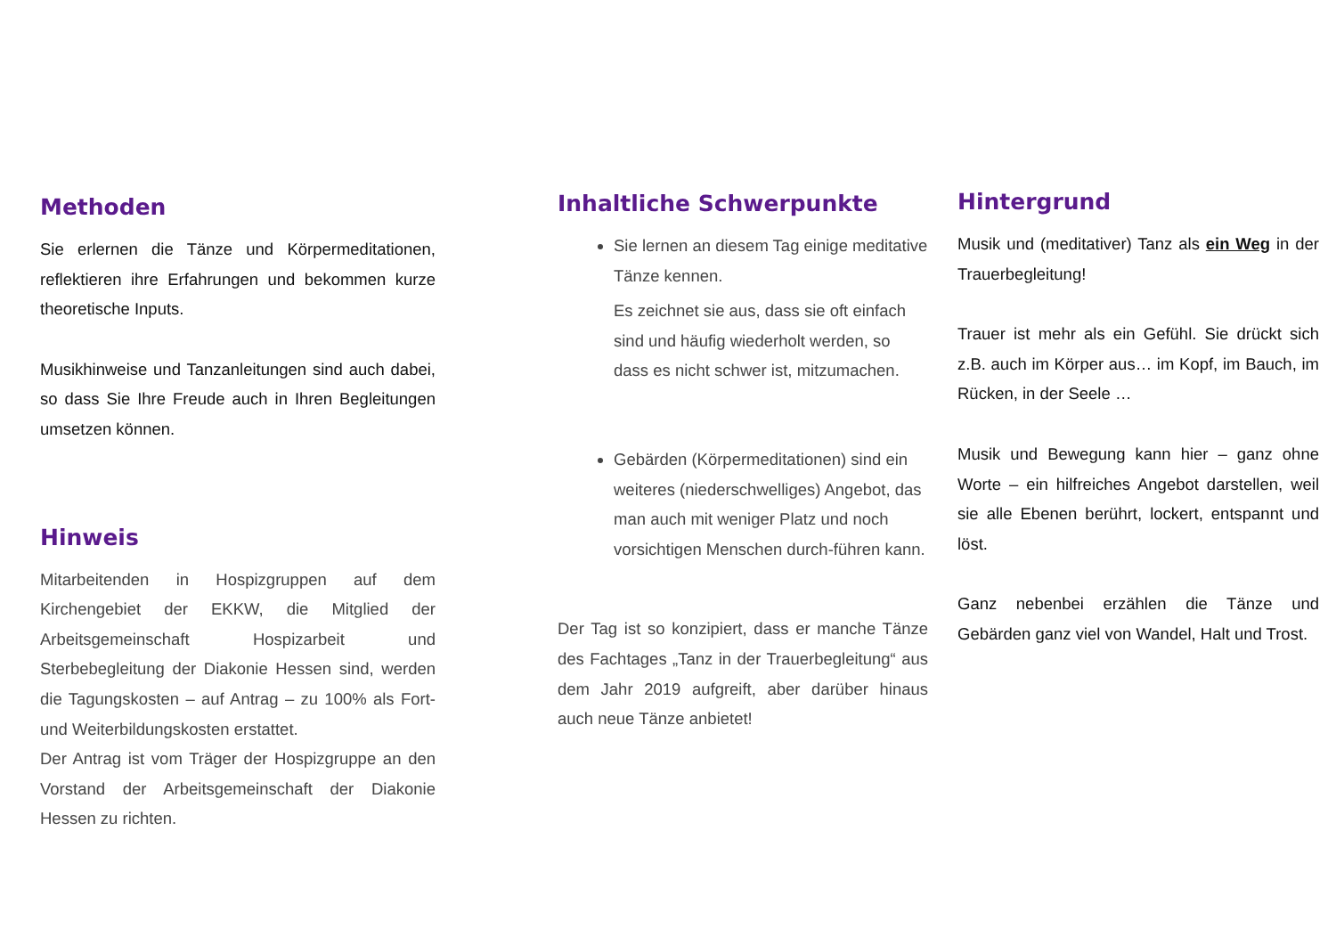Methoden
Sie erlernen die Tänze und Körpermeditationen, reflektieren ihre Erfahrungen und bekommen kurze theoretische Inputs.
Musikhinweise und Tanzanleitungen sind auch dabei, so dass Sie Ihre Freude auch in Ihren Begleitungen umsetzen können.
Hinweis
Mitarbeitenden in Hospizgruppen auf dem Kirchengebiet der EKKW, die Mitglied der Arbeitsgemeinschaft Hospizarbeit und Sterbebegleitung der Diakonie Hessen sind, werden die Tagungskosten – auf Antrag – zu 100% als Fort- und Weiterbildungskosten erstattet.
Der Antrag ist vom Träger der Hospizgruppe an den Vorstand der Arbeitsgemeinschaft der Diakonie Hessen zu richten.
Inhaltliche Schwerpunkte
Sie lernen an diesem Tag einige meditative Tänze kennen.
Es zeichnet sie aus, dass sie oft einfach sind und häufig wiederholt werden, so dass es nicht schwer ist, mitzumachen.
Gebärden (Körpermeditationen) sind ein weiteres (niederschwelliges) Angebot, das man auch mit weniger Platz und noch vorsichtigen Menschen durch-führen kann.
Der Tag ist so konzipiert, dass er manche Tänze des Fachtages „Tanz in der Trauerbegleitung“ aus dem Jahr 2019 aufgreift, aber darüber hinaus auch neue Tänze anbietet!
Hintergrund
Musik und (meditativer) Tanz als ein Weg in der Trauerbegleitung!
Trauer ist mehr als ein Gefühl. Sie drückt sich z.B. auch im Körper aus… im Kopf, im Bauch, im Rücken, in der Seele …
Musik und Bewegung kann hier – ganz ohne Worte – ein hilfreiches Angebot darstellen, weil sie alle Ebenen berührt, lockert, entspannt und löst.
Ganz nebenbei erzählen die Tänze und Gebärden ganz viel von Wandel, Halt und Trost.